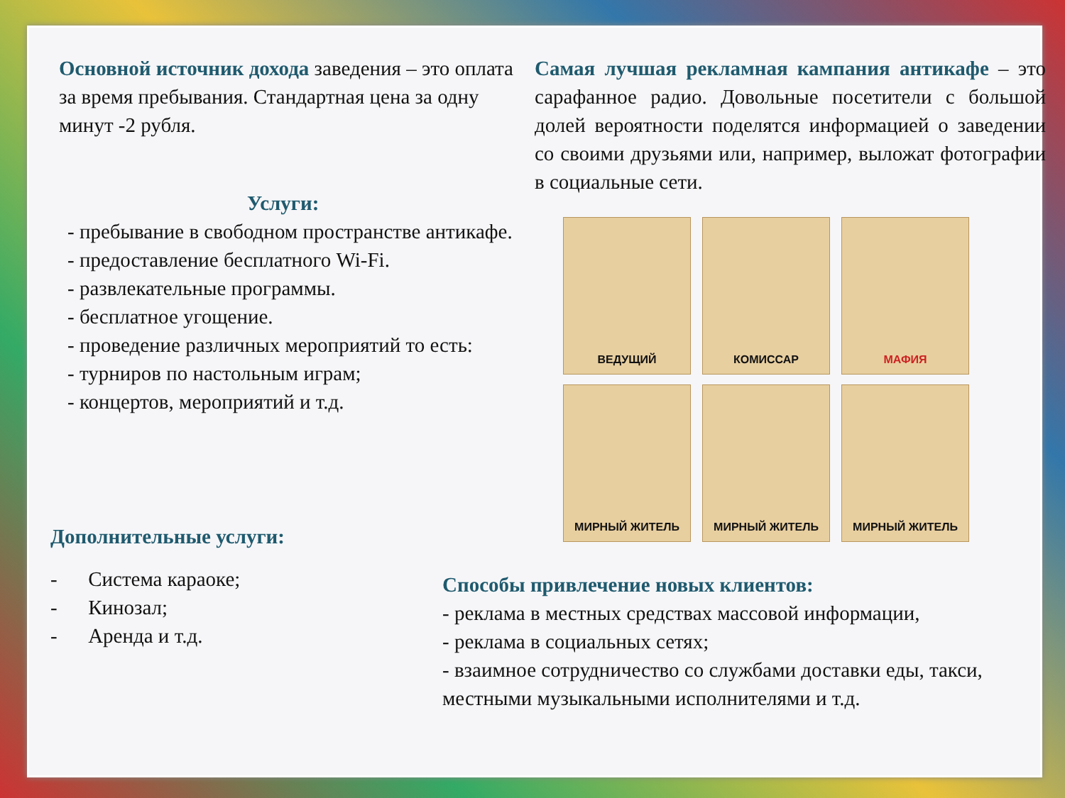Основной источник дохода заведения – это оплата за время пребывания. Стандартная цена за одну минут -2 рубля.
Услуги:
- пребывание в свободном пространстве антикафе.
- предоставление бесплатного Wi-Fi.
- развлекательные программы.
- бесплатное угощение.
- проведение различных мероприятий то есть:
- турниров по настольным играм;
- концертов, мероприятий и т.д.
Дополнительные услуги:
- Система караоке;
- Кинозал;
- Аренда и т.д.
Самая лучшая рекламная кампания антикафе – это сарафанное радио. Довольные посетители с большой долей вероятности поделятся информацией о заведении со своими друзьями или, например, выложат фотографии в социальные сети.
ВЕДУЩИЙ
КОМИССАР
МАФИЯ
МИРНЫЙ ЖИТЕЛЬ
МИРНЫЙ ЖИТЕЛЬ
МИРНЫЙ ЖИТЕЛЬ
Способы привлечение новых клиентов:
- реклама в местных средствах массовой информации,
- реклама в социальных сетях;
- взаимное сотрудничество со службами доставки еды, такси, местными музыкальными исполнителями и т.д.